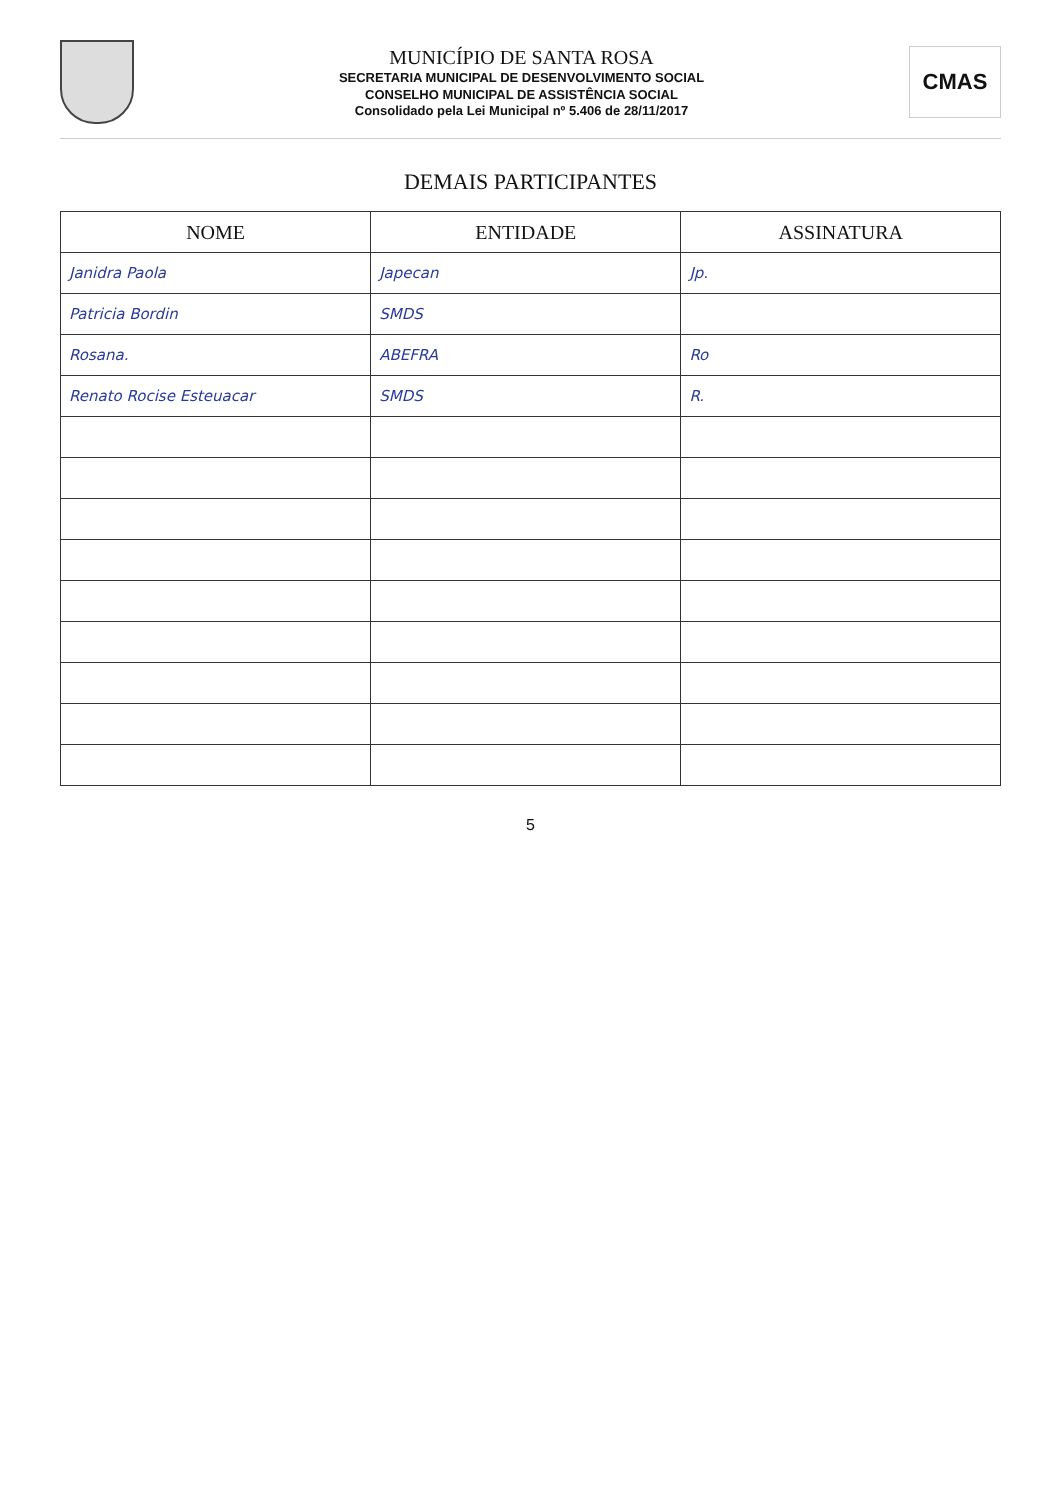MUNICÍPIO DE SANTA ROSA
SECRETARIA MUNICIPAL DE DESENVOLVIMENTO SOCIAL
CONSELHO MUNICIPAL DE ASSISTÊNCIA SOCIAL
Consolidado pela Lei Municipal nº 5.406 de 28/11/2017
CMAS
DEMAIS PARTICIPANTES
| NOME | ENTIDADE | ASSINATURA |
| --- | --- | --- |
| Janidra Paola | Japecan | Jp. |
| Patricia Bordin | SMDS | |
| Rosana. | ABEFRA | Ro |
| Renato Rocise Esteuacar | SMDS | R. |
5